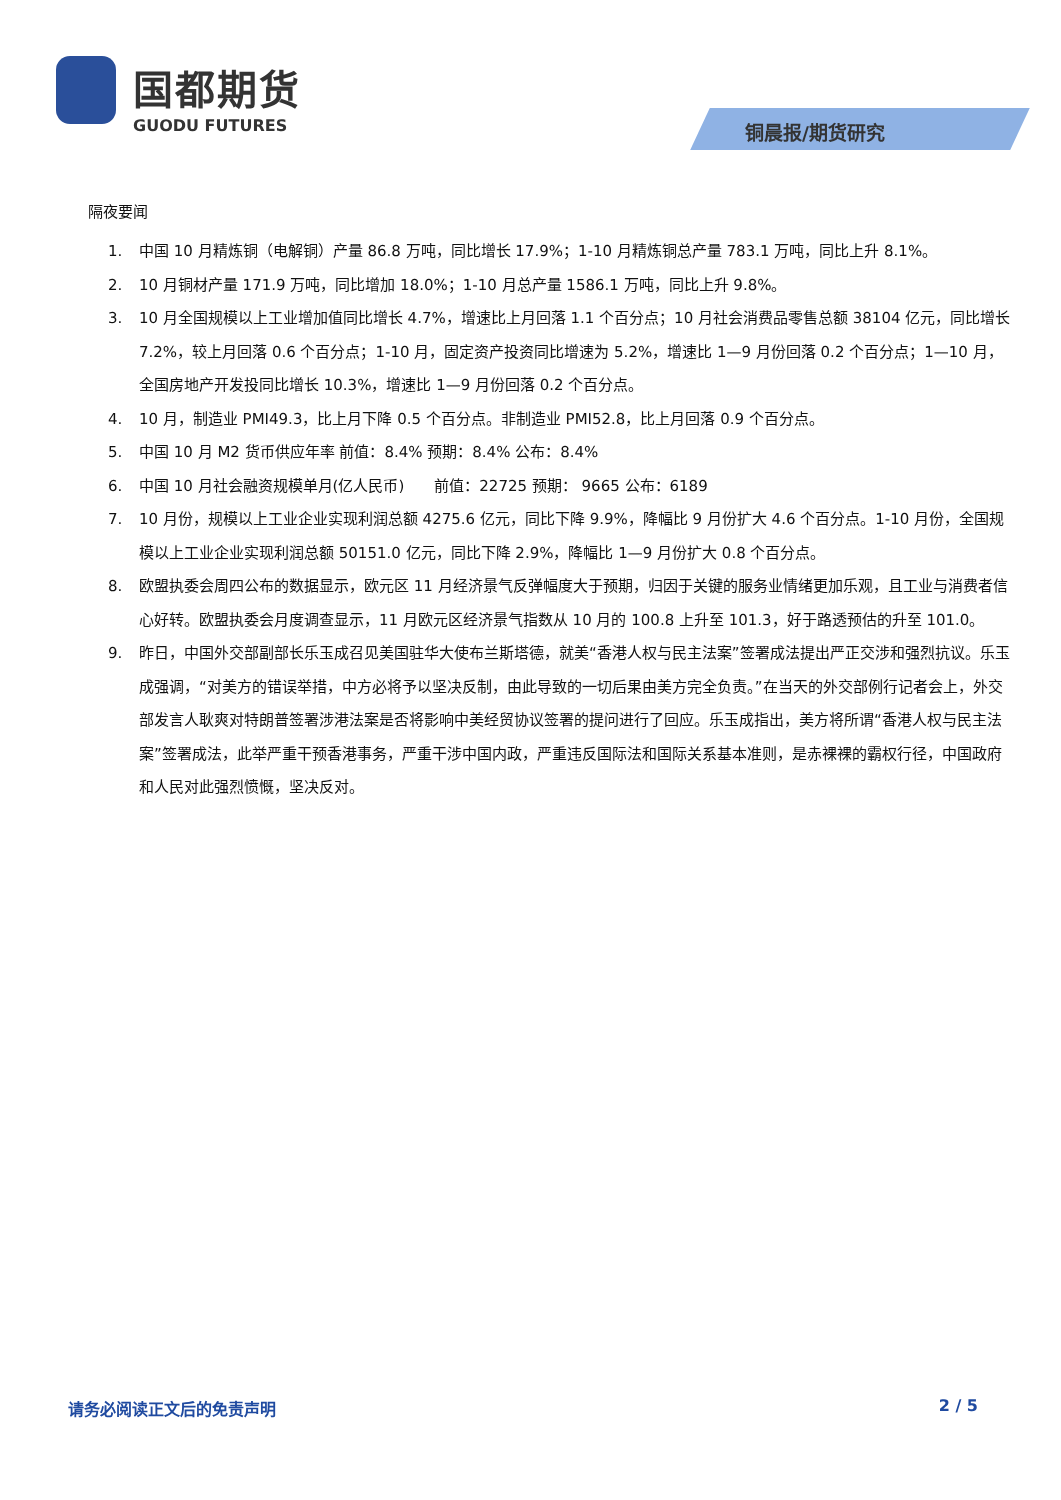国都期货
GUODU FUTURES
铜晨报/期货研究
隔夜要闻
1. 中国 10 月精炼铜（电解铜）产量 86.8 万吨，同比增长 17.9%；1-10 月精炼铜总产量 783.1 万吨，同比上升 8.1%。
2. 10 月铜材产量 171.9 万吨，同比增加 18.0%；1-10 月总产量 1586.1 万吨，同比上升 9.8%。
3. 10 月全国规模以上工业增加值同比增长 4.7%，增速比上月回落 1.1 个百分点；10 月社会消费品零售总额 38104 亿元，同比增长 7.2%，较上月回落 0.6 个百分点；1-10 月，固定资产投资同比增速为 5.2%，增速比 1—9 月份回落 0.2 个百分点；1—10 月，全国房地产开发投同比增长 10.3%，增速比 1—9 月份回落 0.2 个百分点。
4. 10 月，制造业 PMI49.3，比上月下降 0.5 个百分点。非制造业 PMI52.8，比上月回落 0.9 个百分点。
5. 中国 10 月 M2 货币供应年率 前值：8.4% 预期：8.4% 公布：8.4%
6. 中国 10 月社会融资规模单月(亿人民币)　　前值：22725 预期： 9665 公布：6189
7. 10 月份，规模以上工业企业实现利润总额 4275.6 亿元，同比下降 9.9%，降幅比 9 月份扩大 4.6 个百分点。1-10 月份，全国规模以上工业企业实现利润总额 50151.0 亿元，同比下降 2.9%，降幅比 1—9 月份扩大 0.8 个百分点。
8. 欧盟执委会周四公布的数据显示，欧元区 11 月经济景气反弹幅度大于预期，归因于关键的服务业情绪更加乐观，且工业与消费者信心好转。欧盟执委会月度调查显示，11 月欧元区经济景气指数从 10 月的 100.8 上升至 101.3，好于路透预估的升至 101.0。
9. 昨日，中国外交部副部长乐玉成召见美国驻华大使布兰斯塔德，就美“香港人权与民主法案”签署成法提出严正交涉和强烈抗议。乐玉成强调，“对美方的错误举措，中方必将予以坚决反制，由此导致的一切后果由美方完全负责。”在当天的外交部例行记者会上，外交部发言人耿爽对特朗普签署涉港法案是否将影响中美经贸协议签署的提问进行了回应。乐玉成指出，美方将所谓“香港人权与民主法案”签署成法，此举严重干预香港事务，严重干涉中国内政，严重违反国际法和国际关系基本准则，是赤裸裸的霸权行径，中国政府和人民对此强烈愤慨，坚决反对。
请务必阅读正文后的免责声明 2 / 5